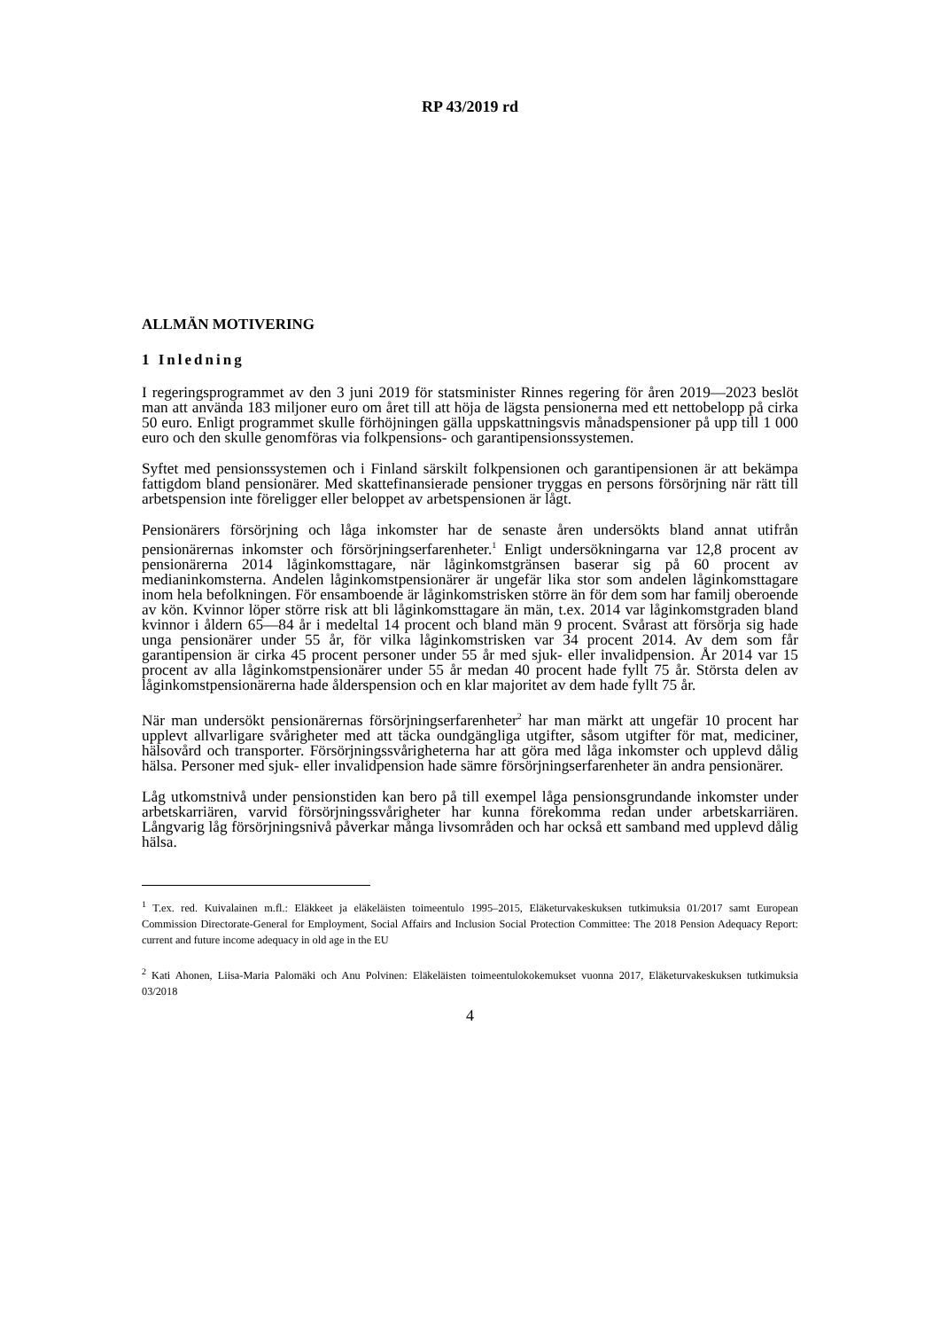RP 43/2019 rd
ALLMÄN MOTIVERING
1 Inledning
I regeringsprogrammet av den 3 juni 2019 för statsminister Rinnes regering för åren 2019—2023 beslöt man att använda 183 miljoner euro om året till att höja de lägsta pensionerna med ett nettobelopp på cirka 50 euro. Enligt programmet skulle förhöjningen gälla uppskattningsvis månadspensioner på upp till 1 000 euro och den skulle genomföras via folkpensions- och garantipensionssystemen.
Syftet med pensionssystemen och i Finland särskilt folkpensionen och garantipensionen är att bekämpa fattigdom bland pensionärer. Med skattefinansierade pensioner tryggas en persons försörjning när rätt till arbetspension inte föreligger eller beloppet av arbetspensionen är lågt.
Pensionärers försörjning och låga inkomster har de senaste åren undersökts bland annat utifrån pensionärernas inkomster och försörjningserfarenheter.<sup>1</sup> Enligt undersökningarna var 12,8 procent av pensionärerna 2014 låginkomsttagare, när låginkomstgränsen baserar sig på 60 procent av medianinkomsterna. Andelen låginkomstpensionärer är ungefär lika stor som andelen låginkomsttagare inom hela befolkningen. För ensamboende är låginkomstrisken större än för dem som har familj oberoende av kön. Kvinnor löper större risk att bli låginkomsttagare än män, t.ex. 2014 var låginkomstgraden bland kvinnor i åldern 65—84 år i medeltal 14 procent och bland män 9 procent. Svårast att försörja sig hade unga pensionärer under 55 år, för vilka låginkomstrisken var 34 procent 2014. Av dem som får garantipension är cirka 45 procent personer under 55 år med sjuk- eller invalidpension. År 2014 var 15 procent av alla låginkomstpensionärer under 55 år medan 40 procent hade fyllt 75 år. Största delen av låginkomstpensionärerna hade ålderspension och en klar majoritet av dem hade fyllt 75 år.
När man undersökt pensionärernas försörjningserfarenheter<sup>2</sup> har man märkt att ungefär 10 procent har upplevt allvarligare svårigheter med att täcka oundgängliga utgifter, såsom utgifter för mat, mediciner, hälsovård och transporter. Försörjningssvårigheterna har att göra med låga inkomster och upplevd dålig hälsa. Personer med sjuk- eller invalidpension hade sämre försörjningserfarenheter än andra pensionärer.
Låg utkomstnivå under pensionstiden kan bero på till exempel låga pensionsgrundande inkomster under arbetskarriären, varvid försörjningssvårigheter har kunna förekomma redan under arbetskarriären. Långvarig låg försörjningsnivå påverkar många livsområden och har också ett samband med upplevd dålig hälsa.
<sup>1</sup> T.ex. red. Kuivalainen m.fl.: Eläkkeet ja eläkeläisten toimeentulo 1995–2015, Eläketurvakeskuksen tutkimuksia 01/2017 samt European Commission Directorate-General for Employment, Social Affairs and Inclusion Social Protection Committee: The 2018 Pension Adequacy Report: current and future income adequacy in old age in the EU
<sup>2</sup> Kati Ahonen, Liisa-Maria Palomäki och Anu Polvinen: Eläkeläisten toimeentulokokemukset vuonna 2017, Eläketurvakeskuksen tutkimuksia 03/2018
4